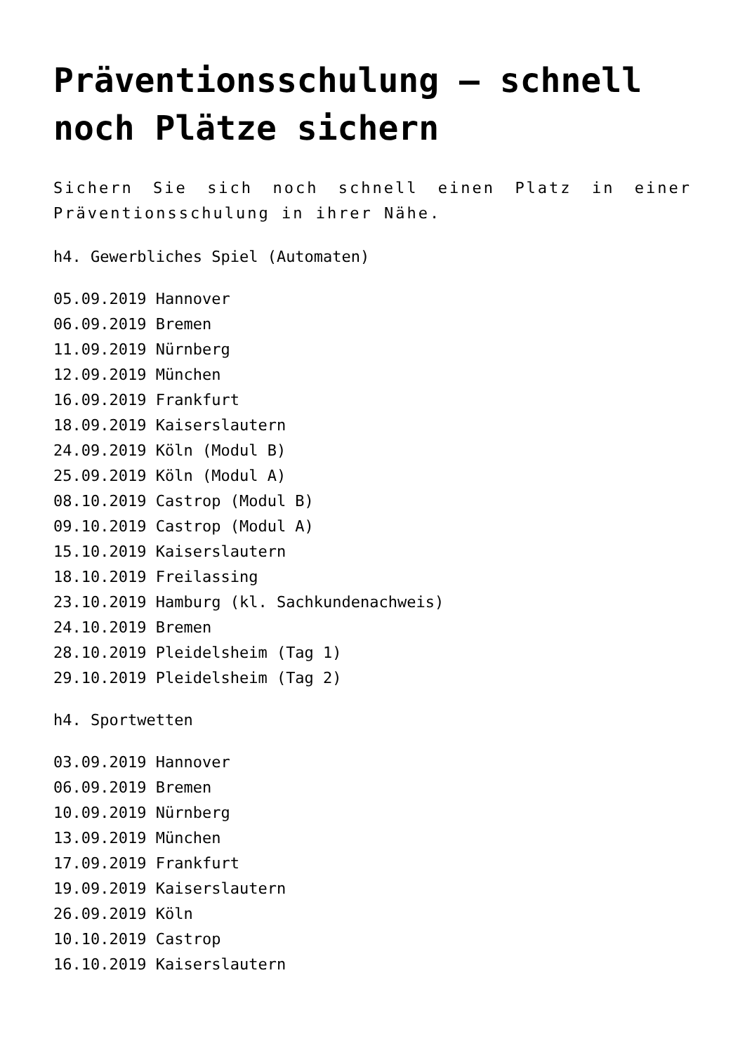Präventionsschulung – schnell noch Plätze sichern
Sichern Sie sich noch schnell einen Platz in einer Präventionsschulung in ihrer Nähe.
h4. Gewerbliches Spiel (Automaten)
05.09.2019 Hannover
06.09.2019 Bremen
11.09.2019 Nürnberg
12.09.2019 München
16.09.2019 Frankfurt
18.09.2019 Kaiserslautern
24.09.2019 Köln (Modul B)
25.09.2019 Köln (Modul A)
08.10.2019 Castrop (Modul B)
09.10.2019 Castrop (Modul A)
15.10.2019 Kaiserslautern
18.10.2019 Freilassing
23.10.2019 Hamburg (kl. Sachkundenachweis)
24.10.2019 Bremen
28.10.2019 Pleidelsheim (Tag 1)
29.10.2019 Pleidelsheim (Tag 2)
h4. Sportwetten
03.09.2019 Hannover
06.09.2019 Bremen
10.09.2019 Nürnberg
13.09.2019 München
17.09.2019 Frankfurt
19.09.2019 Kaiserslautern
26.09.2019 Köln
10.10.2019 Castrop
16.10.2019 Kaiserslautern